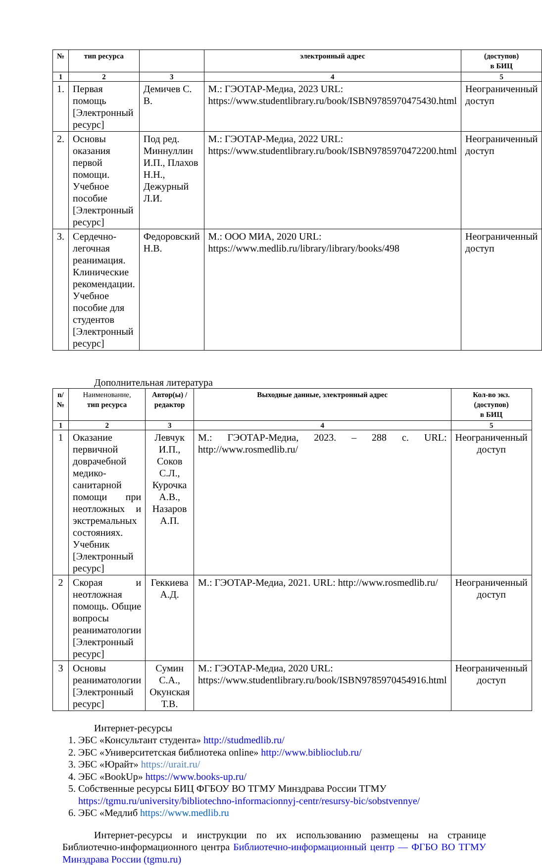| № | тип ресурса | | электронный адрес | (доступов) в БИЦ |
| --- | --- | --- | --- | --- |
| 1 | 2 | 3 | 4 | 5 |
| 1. | Первая помощь [Электронный ресурс] | Демичев С. В. | М.: ГЭОТАР-Медиа, 2023 URL: https://www.studentlibrary.ru/book/ISBN9785970475430.html | Неограниченный доступ |
| 2. | Основы оказания первой помощи. Учебное пособие [Электронный ресурс] | Под ред. Миннуллин И.П., Плахов Н.Н., Дежурный Л.И. | М.: ГЭОТАР-Медиа, 2022 URL: https://www.studentlibrary.ru/book/ISBN9785970472200.html | Неограниченный доступ |
| 3. | Сердечно-легочная реанимация. Клинические рекомендации. Учебное пособие для студентов [Электронный ресурс] | Федоровский Н.В. | М.: ООО МИА, 2020 URL: https://www.medlib.ru/library/library/books/498 | Неограниченный доступ |
Дополнительная литература
| n/ № | Наименование, тип ресурса | Автор(ы) /редактор | Выходные данные, электронный адрес | Кол-во экз. (доступов) в БИЦ |
| --- | --- | --- | --- | --- |
| 1 | 2 | 3 | 4 | 5 |
| 1 | Оказание первичной доврачебной медико-санитарной помощи при неотложных и экстремальных состояниях. Учебник [Электронный ресурс] | Левчук И.П., Соков С.Л., Курочка А.В., Назаров А.П. | М.: ГЭОТАР-Медиа, 2023. – 288 с. URL: http://www.rosmedlib.ru/ | Неограниченный доступ |
| 2 | Скорая и неотложная помощь. Общие вопросы реаниматологии [Электронный ресурс] | Геккиева А.Д. | М.: ГЭОТАР-Медиа, 2021. URL: http://www.rosmedlib.ru/ | Неограниченный доступ |
| 3 | Основы реаниматологии [Электронный ресурс] | Сумин С.А., Окунская Т.В. | М.: ГЭОТАР-Медиа, 2020 URL: https://www.studentlibrary.ru/book/ISBN9785970454916.html | Неограниченный доступ |
Интернет-ресурсы
1. ЭБС «Консультант студента» http://studmedlib.ru/
2. ЭБС «Университетская библиотека online» http://www.biblioclub.ru/
3. ЭБС «Юрайт» https://urait.ru/
4. ЭБС «BookUp» https://www.books-up.ru/
5. Собственные ресурсы БИЦ ФГБОУ ВО ТГМУ Минздрава России ТГМУ https://tgmu.ru/university/bibliotechno-informacionnyj-centr/resursy-bic/sobstvennye/
6. ЭБС «Медлиб https://www.medlib.ru
Интернет-ресурсы и инструкции по их использованию размещены на странице Библиотечно-информационного центра Библиотечно-информационный центр — ФГБО ВО ТГМУ Минздрава России (tgmu.ru)